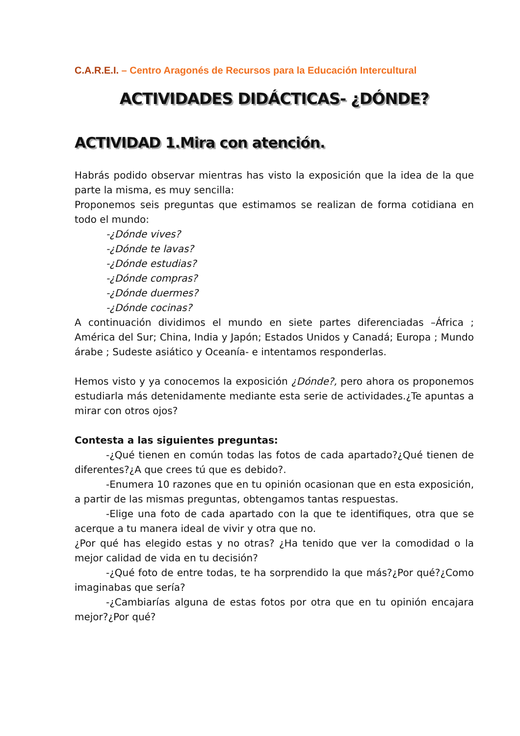C.A.R.E.I. – Centro Aragonés de Recursos para la Educación Intercultural
ACTIVIDADES DIDÁCTICAS- ¿DÓNDE?
ACTIVIDAD 1.Mira con atención.
Habrás podido observar mientras has visto la exposición que la idea de la que parte la misma, es muy sencilla:
Proponemos seis preguntas que estimamos se realizan de forma cotidiana en todo el mundo:
-¿Dónde vives?
-¿Dónde te lavas?
-¿Dónde estudias?
-¿Dónde compras?
-¿Dónde duermes?
-¿Dónde cocinas?
A continuación dividimos el mundo en siete partes diferenciadas –África ; América del Sur; China, India y Japón; Estados Unidos y Canadá; Europa ; Mundo árabe ; Sudeste asiático y Oceanía- e intentamos responderlas.
Hemos visto y ya conocemos la exposición ¿Dónde?, pero ahora os proponemos estudiarla más detenidamente mediante esta serie de actividades.¿Te apuntas a mirar con otros ojos?
Contesta a las siguientes preguntas:
-¿Qué tienen en común todas las fotos de cada apartado?¿Qué tienen de diferentes?¿A que crees tú que es debido?.
-Enumera 10 razones que en tu opinión ocasionan que en esta exposición, a partir de las mismas preguntas, obtengamos tantas respuestas.
-Elige una foto de cada apartado con la que te identifiques, otra que se acerque a tu manera ideal de vivir y otra que no.
¿Por qué has elegido estas y no otras? ¿Ha tenido que ver la comodidad o la mejor calidad de vida en tu decisión?
-¿Qué foto de entre todas, te ha sorprendido la que más?¿Por qué?¿Como imaginabas que sería?
-¿Cambiarías alguna de estas fotos por otra que en tu opinión encajara mejor?¿Por qué?